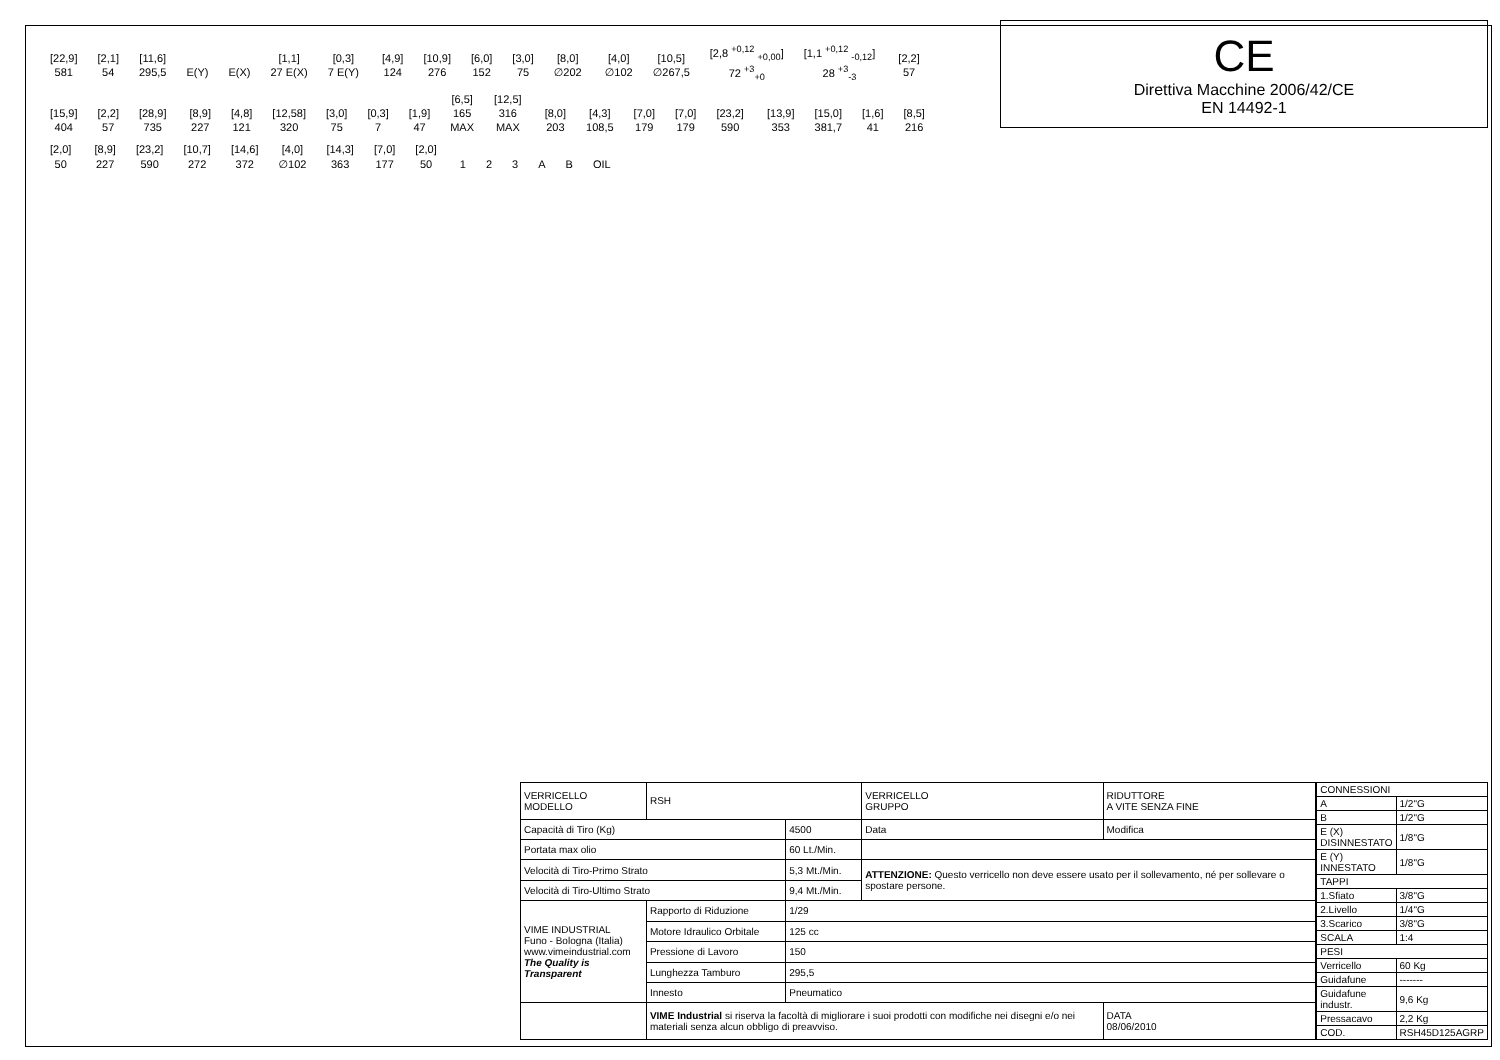[22,9]
581
[2,1]
54
[11,6]
295,5
E(Y) E(X)
[1,1]
27 E(X)
[0,3]
7 E(Y)
[4,9]
124
[10,9]
276
[6,0]
152
[3,0]
75
[8,0]
∅202
[4,0]
∅102
[10,5]
∅267,5
[2,8 <sup>+0,12</sup> <sub>+0,00</sub>]
72 <sup>+3</sup><sub>+0</sub>
[1,1 <sup>+0,12</sup> <sub>-0,12</sub>]
28 <sup>+3</sup><sub>-3</sub>
[2,2]
57
[15,9]
404
[2,2]
57
[28,9]
735
[8,9]
227
[4,8]
121
[12,58]
320
[3,0]
75
[0,3]
7
[1,9]
47
[6,5]
165
MAX
[12,5]
316
MAX
[8,0]
203
[4,3]
108,5
[7,0]
179
[7,0]
179
[23,2]
590
[13,9]
353
[15,0]
381,7
[1,6]
41
[8,5]
216
[2,0]
50
[8,9]
227
[23,2]
590
[10,7]
272
[14,6]
372
[4,0]
∅102
[14,3]
363
[7,0]
177
[2,0]
50
1 2 3 A B OIL
CE
Direttiva Macchine 2006/42/CE
EN 14492-1
| VERRICELLO MODELLO | RSH | | VERRICELLO GRUPPO | RIDUTTORE A VITE SENZA FINE |
| Capacità di Tiro (Kg) | | 4500 | Data | Modifica |
| Portata max olio | | 60 Lt./Min. | | |
| Velocità di Tiro-Primo Strato | | 5,3 Mt./Min. | ATTENZIONE: Questo verricello non deve essere usato per il sollevamento, né per sollevare o spostare persone. | |
| Velocità di Tiro-Ultimo Strato | | 9,4 Mt./Min. | | |
| VIME INDUSTRIAL Funo - Bologna (Italia) www.vimeindustrial.com The Quality is Transparent | Rapporto di Riduzione | 1/29 | | |
| | Motore Idraulico Orbitale | 125 cc | | |
| | Pressione di Lavoro | 150 | | |
| | Lunghezza Tamburo | 295,5 | | |
| | Innesto | Pneumatico | | |
| | VIME Industrial si riserva la facoltà di migliorare i suoi prodotti con modifiche nei disegni e/o nei materiali senza alcun obbligo di preavviso. | | | DATA 08/06/2010 |
| CONNESSIONI | |
| --- | --- |
| A | 1/2"G |
| B | 1/2"G |
| E (X) DISINNESTATO | 1/8"G |
| E (Y) INNESTATO | 1/8"G |
| TAPPI | |
| 1.Sfiato | 3/8"G |
| 2.Livello | 1/4"G |
| 3.Scarico | 3/8"G |
| SCALA | 1:4 |
| PESI | |
| Verricello | 60 Kg |
| Guidafune | ------- |
| Guidafune industr. | 9,6 Kg |
| Pressacavo | 2,2 Kg |
| COD. | RSH45D125AGRP |